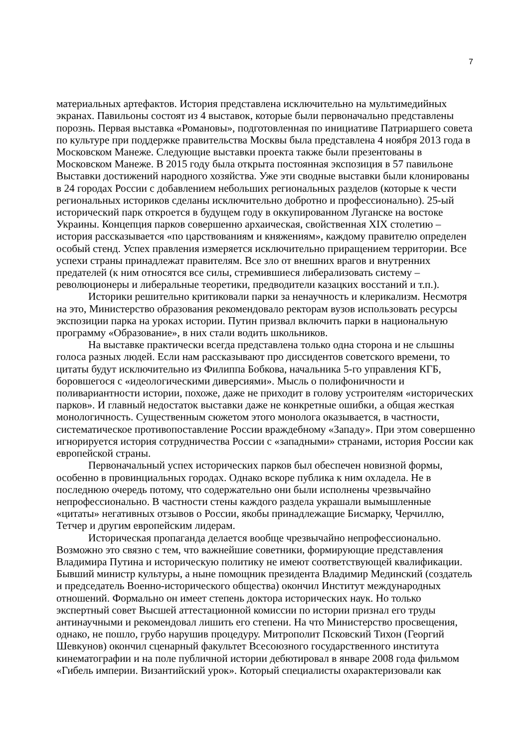7
материальных артефактов. История представлена исключительно на мультимедийных экранах. Павильоны состоят из 4 выставок, которые были первоначально представлены порознь. Первая выставка «Романовы», подготовленная по инициативе Патриаршего совета по культуре при поддержке правительства Москвы была представлена 4 ноября 2013 года в Московском Манеже. Следующие выставки проекта также были презентованы в Московском Манеже. В 2015 году была открыта постоянная экспозиция в 57 павильоне Выставки достижений народного хозяйства. Уже эти сводные выставки были клонированы в 24 городах России с добавлением небольших региональных разделов (которые к чести региональных историков сделаны исключительно добротно и профессионально). 25-ый исторический парк откроется в будущем году в оккупированном Луганске на востоке Украины. Концепция парков совершенно архаическая, свойственная XIX столетию – история рассказывается «по царствованиям и княжениям», каждому правителю определен особый стенд. Успех правления измеряется исключительно приращением территории. Все успехи страны принадлежат правителям. Все зло от внешних врагов и внутренних предателей (к ним относятся все силы, стремившиеся либерализовать систему – революционеры и либеральные теоретики, предводители казацких восстаний и т.п.).
Историки решительно критиковали парки за ненаучность и клерикализм. Несмотря на это, Министерство образования рекомендовало ректорам вузов использовать ресурсы экспозиции парка на уроках истории. Путин призвал включить парки в национальную программу «Образование», в них стали водить школьников.
На выставке практически всегда представлена только одна сторона и не слышны голоса разных людей. Если нам рассказывают про диссидентов советского времени, то цитаты будут исключительно из Филиппа Бобкова, начальника 5-го управления КГБ, боровшегося с «идеологическими диверсиями». Мысль о полифоничности и поливариантности истории, похоже, даже не приходит в голову устроителям «исторических парков». И главный недостаток выставки даже не конкретные ошибки, а общая жесткая монологичность. Существенным сюжетом этого монолога оказывается, в частности, систематическое противопоставление России враждебному «Западу». При этом совершенно игнорируется история сотрудничества России с «западными» странами, история России как европейской страны.
Первоначальный успех исторических парков был обеспечен новизной формы, особенно в провинциальных городах. Однако вскоре публика к ним охладела. Не в последнюю очередь потому, что содержательно они были исполнены чрезвычайно непрофессионально. В частности стены каждого раздела украшали вымышленные «цитаты» негативных отзывов о России, якобы принадлежащие Бисмарку, Черчиллю, Тетчер и другим европейским лидерам.
Историческая пропаганда делается вообще чрезвычайно непрофессионально. Возможно это связно с тем, что важнейшие советники, формирующие представления Владимира Путина и историческую политику не имеют соответствующей квалификации. Бывший министр культуры, а ныне помощник президента Владимир Мединский (создатель и председатель Военно-исторического общества) окончил Институт международных отношений. Формально он имеет степень доктора исторических наук. Но только экспертный совет Высшей аттестационной комиссии по истории признал его труды антинаучными и рекомендовал лишить его степени. На что Министерство просвещения, однако, не пошло, грубо нарушив процедуру. Митрополит Псковский Тихон (Георгий Шевкунов) окончил сценарный факультет Всесоюзного государственного института кинематографии и на поле публичной истории дебютировал в январе 2008 года фильмом «Гибель империи. Византийский урок». Который специалисты охарактеризовали как